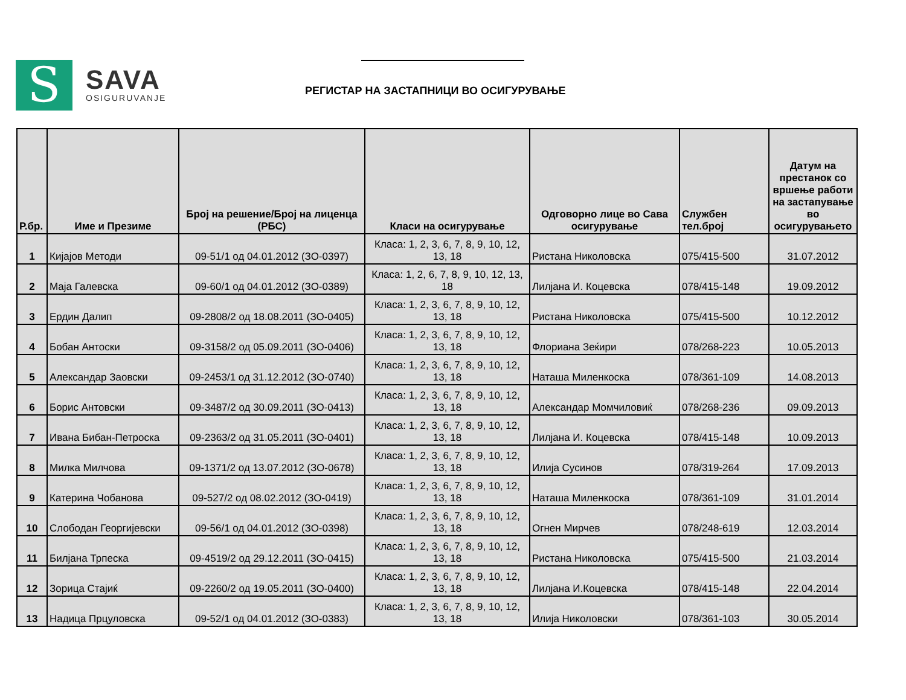S
SAVA
OSIGURUVANJE
РЕГИСТАР НА ЗАСТАПНИЦИ ВО ОСИГУРУВАЊЕ
| Р.бр. | Име и Презиме | Број на решение/Број на лиценца (РБС) | Класи на осигурување | Одговорно лице во Сава осигурување | Службен тел.број | Датум на престанок со вршење работи на застапување во осигурувањето |
| --- | --- | --- | --- | --- | --- | --- |
| 1 | Кијајов Методи | 09-51/1 од 04.01.2012 (ЗО-0397) | Класа: 1, 2, 3, 6, 7, 8, 9, 10, 12, 13, 18 | Ристана Николовска | 075/415-500 | 31.07.2012 |
| 2 | Маја Галевска | 09-60/1 од 04.01.2012 (ЗО-0389) | Класа: 1, 2, 6, 7, 8, 9, 10, 12, 13, 18 | Лилјана И. Коцевска | 078/415-148 | 19.09.2012 |
| 3 | Ердин Далип | 09-2808/2 од 18.08.2011 (ЗО-0405) | Класа: 1, 2, 3, 6, 7, 8, 9, 10, 12, 13, 18 | Ристана Николовска | 075/415-500 | 10.12.2012 |
| 4 | Бобан Антоски | 09-3158/2 од 05.09.2011 (ЗО-0406) | Класа: 1, 2, 3, 6, 7, 8, 9, 10, 12, 13, 18 | Флориана Зеќири | 078/268-223 | 10.05.2013 |
| 5 | Александар Заовски | 09-2453/1 од 31.12.2012 (ЗО-0740) | Класа: 1, 2, 3, 6, 7, 8, 9, 10, 12, 13, 18 | Наташа Миленкоска | 078/361-109 | 14.08.2013 |
| 6 | Борис Антовски | 09-3487/2 од 30.09.2011 (ЗО-0413) | Класа: 1, 2, 3, 6, 7, 8, 9, 10, 12, 13, 18 | Александар Момчиловиќ | 078/268-236 | 09.09.2013 |
| 7 | Ивана Бибан-Петроска | 09-2363/2 од 31.05.2011 (ЗО-0401) | Класа: 1, 2, 3, 6, 7, 8, 9, 10, 12, 13, 18 | Лилјана И. Коцевска | 078/415-148 | 10.09.2013 |
| 8 | Милка Милчова | 09-1371/2 од 13.07.2012 (ЗО-0678) | Класа: 1, 2, 3, 6, 7, 8, 9, 10, 12, 13, 18 | Илија Сусинов | 078/319-264 | 17.09.2013 |
| 9 | Катерина Чобанова | 09-527/2 од 08.02.2012 (ЗО-0419) | Класа: 1, 2, 3, 6, 7, 8, 9, 10, 12, 13, 18 | Наташа Миленкоска | 078/361-109 | 31.01.2014 |
| 10 | Слободан Георгијевски | 09-56/1 од 04.01.2012 (ЗО-0398) | Класа: 1, 2, 3, 6, 7, 8, 9, 10, 12, 13, 18 | Огнен Мирчев | 078/248-619 | 12.03.2014 |
| 11 | Билјана Трпеска | 09-4519/2 од 29.12.2011 (ЗО-0415) | Класа: 1, 2, 3, 6, 7, 8, 9, 10, 12, 13, 18 | Ристана Николовска | 075/415-500 | 21.03.2014 |
| 12 | Зорица Стајиќ | 09-2260/2 од 19.05.2011 (ЗО-0400) | Класа: 1, 2, 3, 6, 7, 8, 9, 10, 12, 13, 18 | Лилјана И.Коцевска | 078/415-148 | 22.04.2014 |
| 13 | Надица Прцуловска | 09-52/1 од 04.01.2012 (ЗО-0383) | Класа: 1, 2, 3, 6, 7, 8, 9, 10, 12, 13, 18 | Илија Николовски | 078/361-103 | 30.05.2014 |